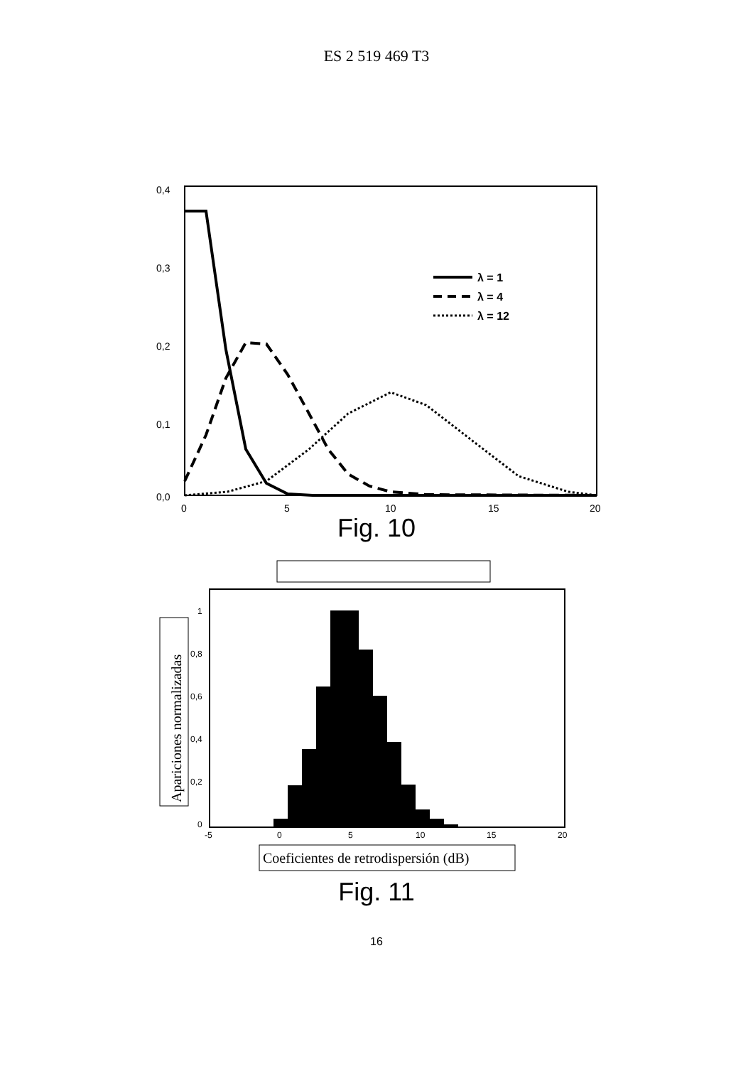ES 2 519 469 T3
0,4
0,3
0,2
0,1
0,0
0
5
10
15
20
λ = 1
λ = 4
λ = 12
Fig. 10
Apariciones normalizadas
1
0,8
0,6
0,4
0,2
0
-5
0
5
10
15
20
Coeficientes de retrodispersión (dB)
Fig. 11
16